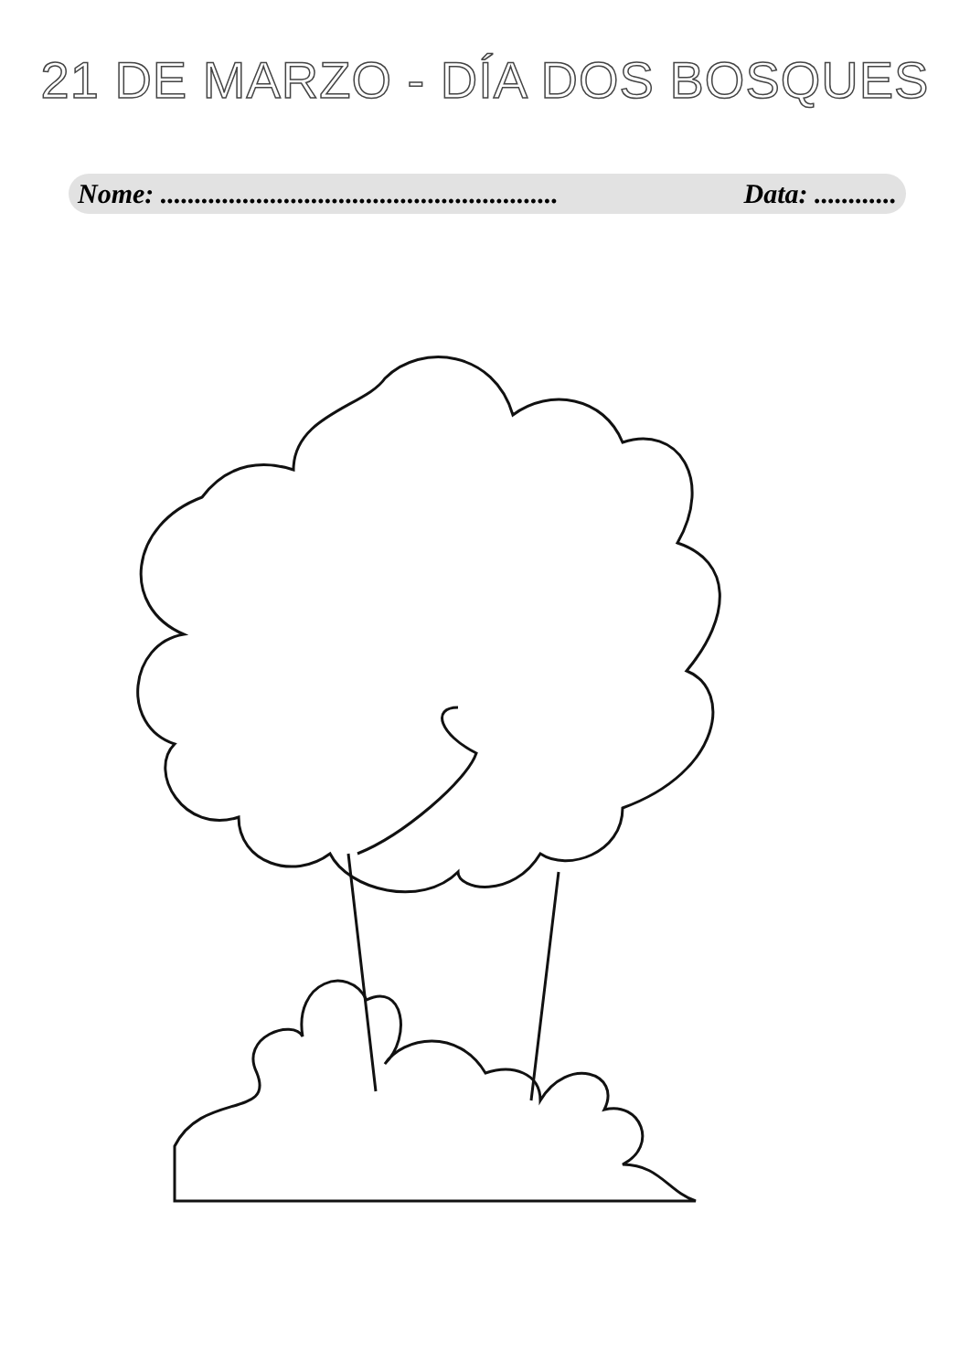21 DE MARZO - DÍA DOS BOSQUES
Nome: .......................................................... Data: ............